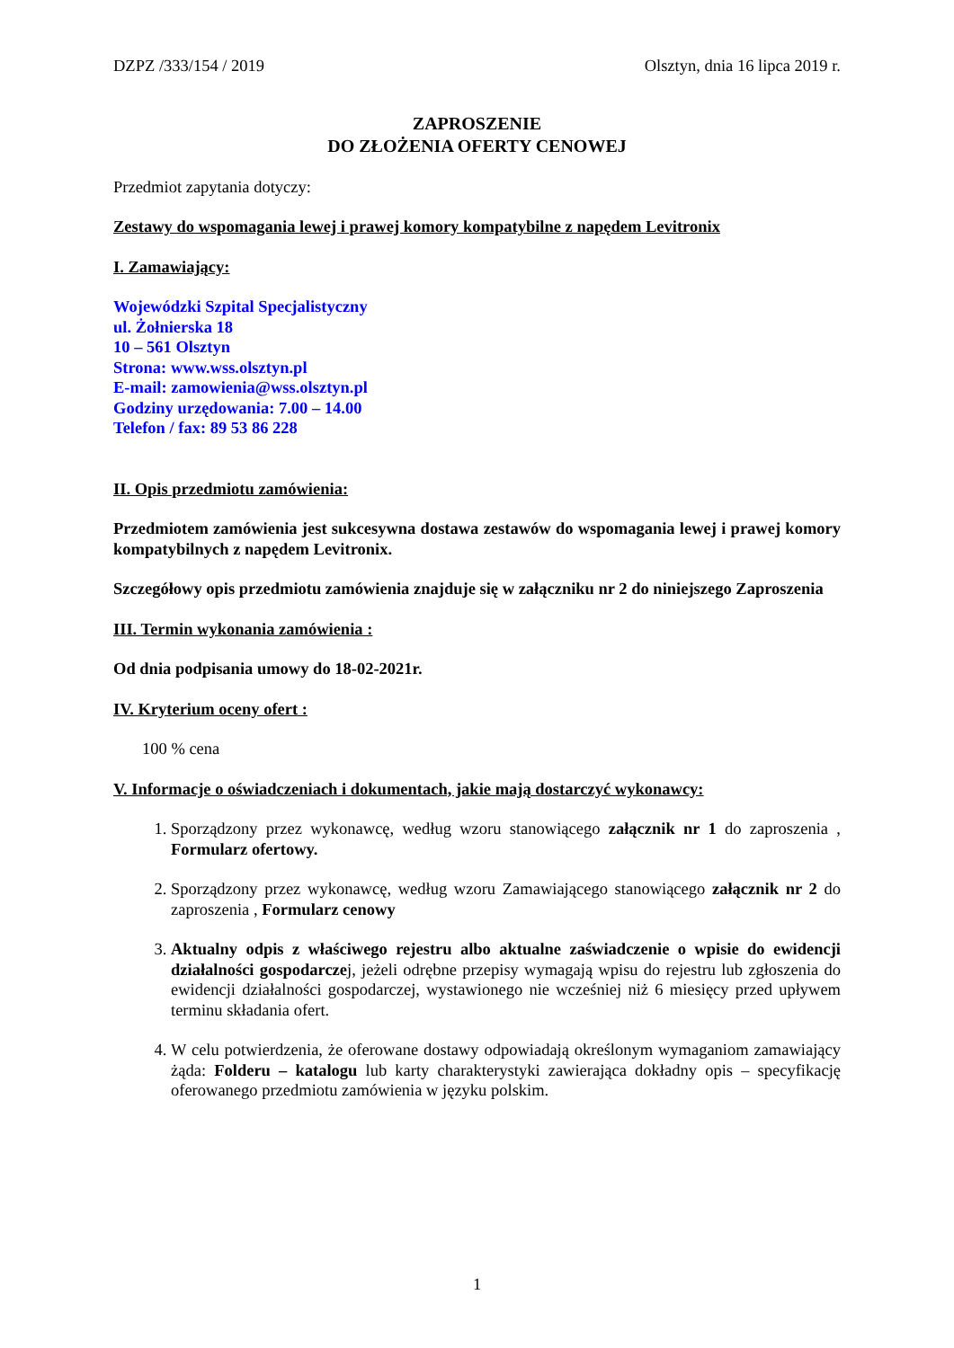DZPZ /333/154 / 2019 Olsztyn, dnia 16 lipca 2019 r.
ZAPROSZENIE
DO ZŁOŻENIA OFERTY CENOWEJ
Przedmiot zapytania dotyczy:
Zestawy do wspomagania lewej i prawej komory kompatybilne z napędem Levitronix
I. Zamawiający:
Wojewódzki Szpital Specjalistyczny
ul. Żołnierska 18
10 – 561 Olsztyn
Strona: www.wss.olsztyn.pl
E-mail: zamowienia@wss.olsztyn.pl
Godziny urzędowania: 7.00 – 14.00
Telefon / fax: 89 53 86 228
II. Opis przedmiotu zamówienia:
Przedmiotem zamówienia jest sukcesywna dostawa zestawów do wspomagania lewej i prawej komory kompatybilnych z napędem Levitronix.
Szczegółowy opis przedmiotu zamówienia znajduje się w załączniku nr 2 do niniejszego Zaproszenia
III. Termin wykonania zamówienia :
Od dnia podpisania umowy do 18-02-2021r.
IV. Kryterium oceny ofert :
100 % cena
V. Informacje o oświadczeniach i dokumentach, jakie mają dostarczyć wykonawcy:
1. Sporządzony przez wykonawcę, według wzoru stanowiącego załącznik nr 1 do zaproszenia , Formularz ofertowy.
2. Sporządzony przez wykonawcę, według wzoru Zamawiającego stanowiącego załącznik nr 2 do zaproszenia , Formularz cenowy
3. Aktualny odpis z właściwego rejestru albo aktualne zaświadczenie o wpisie do ewidencji działalności gospodarczej, jeżeli odrębne przepisy wymagają wpisu do rejestru lub zgłoszenia do ewidencji działalności gospodarczej, wystawionego nie wcześniej niż 6 miesięcy przed upływem terminu składania ofert.
4. W celu potwierdzenia, że oferowane dostawy odpowiadają określonym wymaganiom zamawiający żąda: Folderu – katalogu lub karty charakterystyki zawierająca dokładny opis – specyfikację oferowanego przedmiotu zamówienia w języku polskim.
1